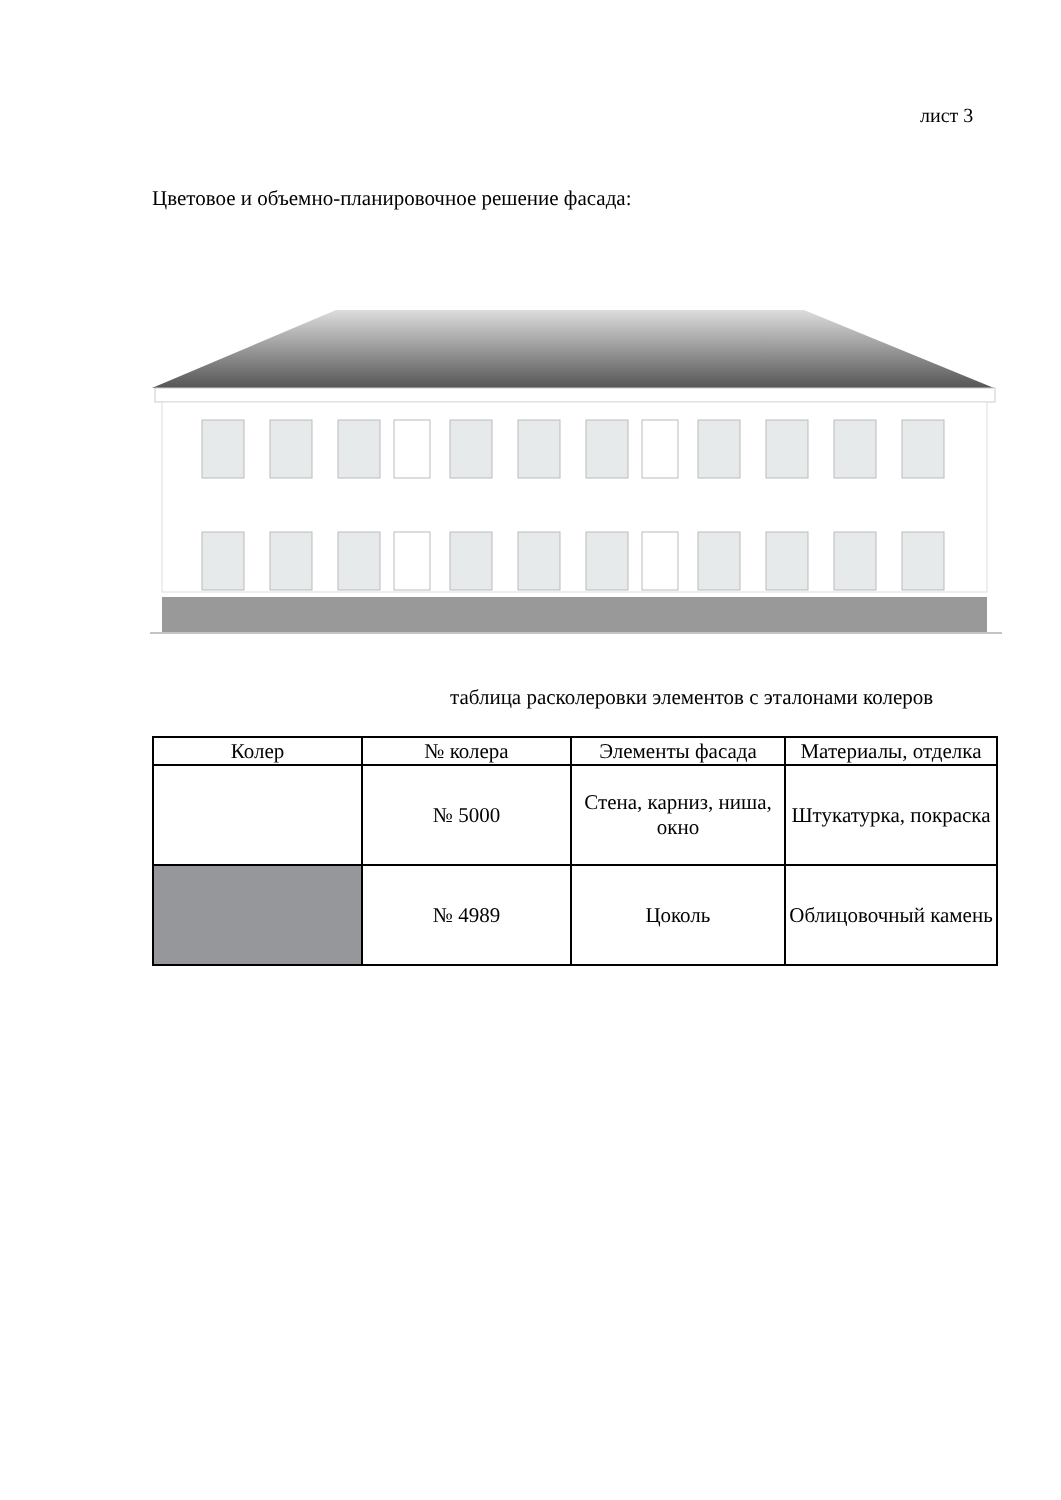лист 3
Цветовое и объемно-планировочное решение фасада:
таблица расколеровки элементов с эталонами колеров
| Колер | № колера | Элементы фасада | Материалы, отделка |
| --- | --- | --- | --- |
| | № 5000 | Стена, карниз, ниша, окно | Штукатурка, покраска |
| | № 4989 | Цоколь | Облицовочный камень |